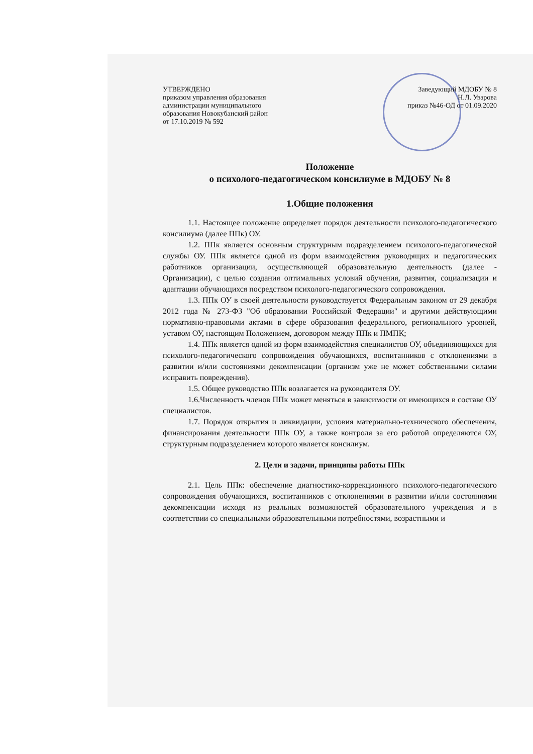УТВЕРЖДЕНО
приказом управления образования
администрации муниципального
образования Новокубанский район
от 17.10.2019 № 592
Заведующий МДОБУ № 8
Н.Л. Уварова
приказ №46-ОД от 01.09.2020
Положение
о психолого-педагогическом консилиуме в МДОБУ № 8
1.Общие положения
1.1. Настоящее положение определяет порядок деятельности психолого-педагогического консилиума (далее ППк) ОУ.
1.2. ППк является основным структурным подразделением психолого-педагогической службы ОУ. ППк является одной из форм взаимодействия руководящих и педагогических работников организации, осуществляющей образовательную деятельность (далее - Организации), с целью создания оптимальных условий обучения, развития, социализации и адаптации обучающихся посредством психолого-педагогического сопровождения.
1.3. ППк ОУ в своей деятельности руководствуется Федеральным законом от 29 декабря 2012 года № 273-ФЗ "Об образовании Российской Федерации" и другими действующими нормативно-правовыми актами в сфере образования федерального, регионального уровней, уставом ОУ, настоящим Положением, договором между ППк и ПМПК;
1.4. ППк является одной из форм взаимодействия специалистов ОУ, объединяющихся для психолого-педагогического сопровождения обучающихся, воспитанников с отклонениями в развитии и/или состояниями декомпенсации (организм уже не может собственными силами исправить повреждения).
1.5. Общее руководство ППк возлагается на руководителя ОУ.
1.6.Численность членов ППк может меняться в зависимости от имеющихся в составе ОУ специалистов.
1.7. Порядок открытия и ликвидации, условия материально-технического обеспечения, финансирования деятельности ППк ОУ, а также контроля за его работой определяются ОУ, структурным подразделением которого является консилиум.
2. Цели и задачи, принципы работы ППк
2.1. Цель ППк: обеспечение диагностико-коррекционного психолого-педагогического сопровождения обучающихся, воспитанников с отклонениями в развитии и/или состояниями декомпенсации исходя из реальных возможностей образовательного учреждения и в соответствии со специальными образовательными потребностями, возрастными и